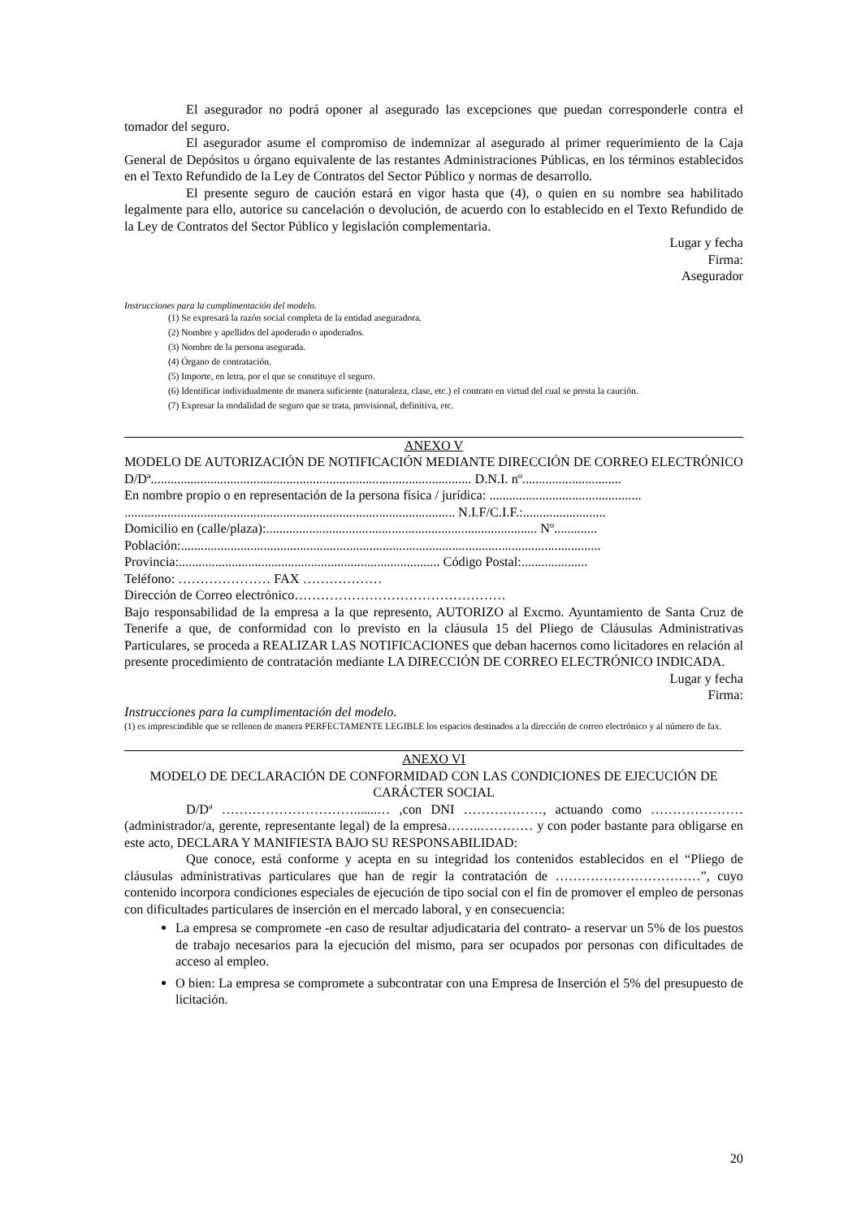El asegurador no podrá oponer al asegurado las excepciones que puedan corresponderle contra el tomador del seguro.
El asegurador asume el compromiso de indemnizar al asegurado al primer requerimiento de la Caja General de Depósitos u órgano equivalente de las restantes Administraciones Públicas, en los términos establecidos en el Texto Refundido de la Ley de Contratos del Sector Público y normas de desarrollo.
El presente seguro de caución estará en vigor hasta que (4), o quien en su nombre sea habilitado legalmente para ello, autorice su cancelación o devolución, de acuerdo con lo establecido en el Texto Refundido de la Ley de Contratos del Sector Público y legislación complementaria.
Lugar y fecha
Firma:
Asegurador
Instrucciones para la cumplimentación del modelo.
(1) Se expresará la razón social completa de la entidad aseguradora.
(2) Nombre y apellidos del apoderado o apoderados.
(3) Nombre de la persona asegurada.
(4) Órgano de contratación.
(5) Importe, en letra, por el que se constituye el seguro.
(6) Identificar individualmente de manera suficiente (naturaleza, clase, etc.) el contrato en virtud del cual se presta la caución.
(7) Expresar la modalidad de seguro que se trata, provisional, definitiva, etc.
ANEXO V
MODELO DE AUTORIZACIÓN DE NOTIFICACIÓN MEDIANTE DIRECCIÓN DE CORREO ELECTRÓNICO
D/Dª................................................................................................. D.N.I. nº..............................
En nombre propio o en representación de la persona física / jurídica: ..............................................
.................................................................................................... N.I.F/C.I.F.:.........................
Domicilio en (calle/plaza):.................................................................................. Nº.............
Población:...............................................................................................................................
Provincia:............................................................................... Código Postal:....................
Teléfono: ………………… FAX ………………
Dirección de Correo electrónico…………………………………………
Bajo responsabilidad de la empresa a la que represento, AUTORIZO al Excmo. Ayuntamiento de Santa Cruz de Tenerife a que, de conformidad con lo previsto en la cláusula 15 del Pliego de Cláusulas Administrativas Particulares, se proceda a REALIZAR LAS NOTIFICACIONES que deban hacernos como licitadores en relación al presente procedimiento de contratación mediante LA DIRECCIÓN DE CORREO ELECTRÓNICO INDICADA.
Lugar y fecha
Firma:
Instrucciones para la cumplimentación del modelo.
(1) es imprescindible que se rellenen de manera PERFECTAMENTE LEGIBLE los espacios destinados a la dirección de correo electrónico y al número de fax.
ANEXO VI
MODELO DE DECLARACIÓN DE CONFORMIDAD CON LAS CONDICIONES DE EJECUCIÓN DE CARÁCTER SOCIAL
D/Dª ………………………….......… ,con DNI ………………, actuando como ………………… (administrador/a, gerente, representante legal) de la empresa……..………… y con poder bastante para obligarse en este acto, DECLARA Y MANIFIESTA BAJO SU RESPONSABILIDAD:
Que conoce, está conforme y acepta en su integridad los contenidos establecidos en el “Pliego de cláusulas administrativas particulares que han de regir la contratación de ……………………………”, cuyo contenido incorpora condiciones especiales de ejecución de tipo social con el fin de promover el empleo de personas con dificultades particulares de inserción en el mercado laboral, y en consecuencia:
La empresa se compromete -en caso de resultar adjudicataria del contrato- a reservar un 5% de los puestos de trabajo necesarios para la ejecución del mismo, para ser ocupados por personas con dificultades de acceso al empleo.
O bien: La empresa se compromete a subcontratar con una Empresa de Inserción el 5% del presupuesto de licitación.
20